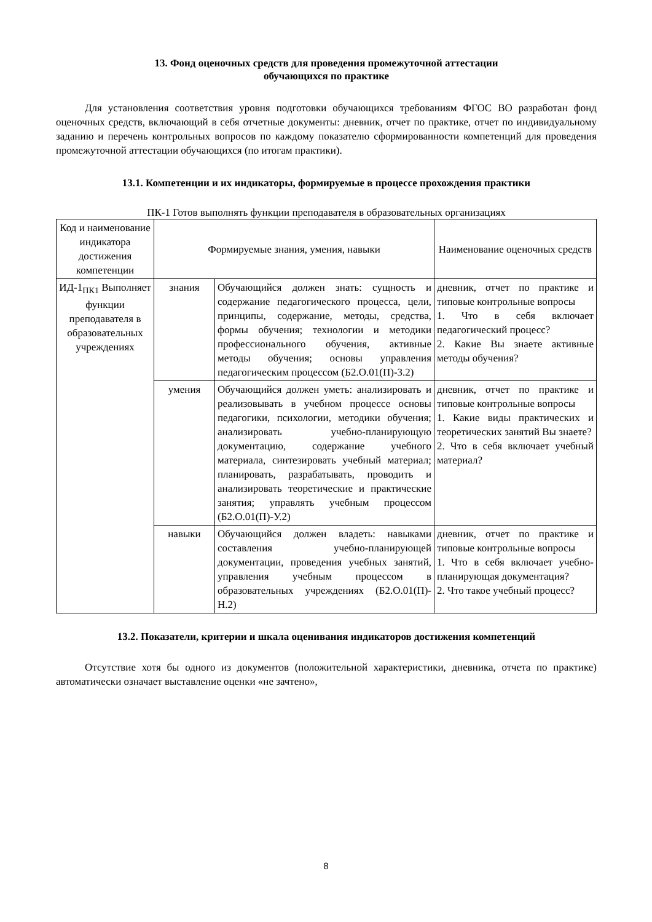13. Фонд оценочных средств для проведения промежуточной аттестации
обучающихся по практике
Для установления соответствия уровня подготовки обучающихся требованиям ФГОС ВО разработан фонд оценочных средств, включающий в себя отчетные документы: дневник, отчет по практике, отчет по индивидуальному заданию и перечень контрольных вопросов по каждому показателю сформированности компетенций для проведения промежуточной аттестации обучающихся (по итогам практики).
13.1. Компетенции и их индикаторы, формируемые в процессе прохождения практики
ПК-1 Готов выполнять функции преподавателя в образовательных организациях
| Код и наименование индикатора достижения компетенции | Формируемые знания, умения, навыки | | Наименование оценочных средств |
| --- | --- | --- | --- |
| ИД-1<sub>ПК1</sub> Выполняет функции преподавателя в образовательных учреждениях | знания | Обучающийся должен знать: сущность и содержание педагогического процесса, цели, принципы, содержание, методы, средства, формы обучения; технологии и методики профессионального обучения, активные методы обучения; основы управления педагогическим процессом (Б2.О.01(П)-З.2) | дневник, отчет по практике и типовые контрольные вопросы 1. Что в себя включает педагогический процесс? 2. Какие Вы знаете активные методы обучения? |
| | умения | Обучающийся должен уметь: анализировать и реализовывать в учебном процессе основы педагогики, психологии, методики обучения; анализировать учебно-планирующую документацию, содержание учебного материала, синтезировать учебный материал; планировать, разрабатывать, проводить и анализировать теоретические и практические занятия; управлять учебным процессом (Б2.О.01(П)-У.2) | дневник, отчет по практике и типовые контрольные вопросы 1. Какие виды практических и теоретических занятий Вы знаете? 2. Что в себя включает учебный материал? |
| | навыки | Обучающийся должен владеть: навыками составления учебно-планирующей документации, проведения учебных занятий, управления учебным процессом в образовательных учреждениях (Б2.О.01(П)-Н.2) | дневник, отчет по практике и типовые контрольные вопросы 1. Что в себя включает учебно-планирующая документация? 2. Что такое учебный процесс? |
13.2. Показатели, критерии и шкала оценивания индикаторов достижения компетенций
Отсутствие хотя бы одного из документов (положительной характеристики, дневника, отчета по практике) автоматически означает выставление оценки «не зачтено»,
8